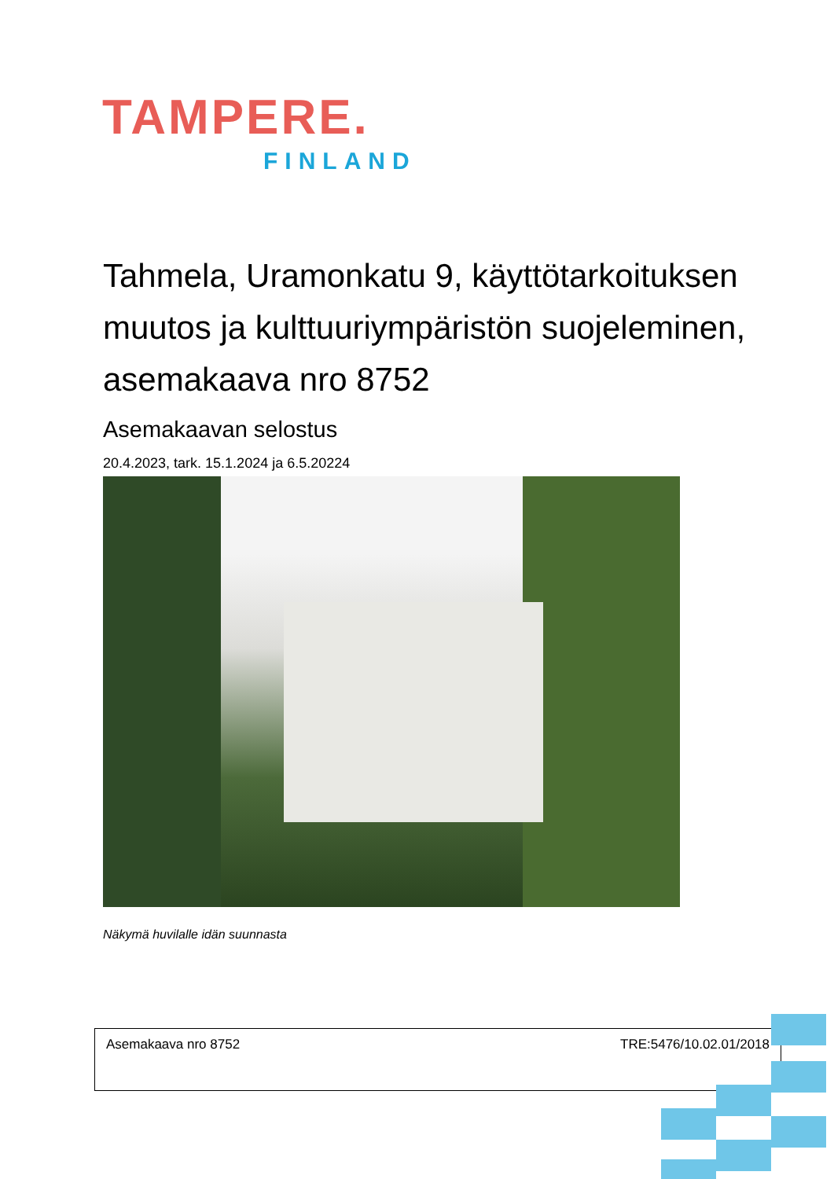TAMPERE.
FINLAND
Tahmela, Uramonkatu 9, käyttötarkoituksen muutos ja kulttuuriympäristön suojeleminen, asemakaava nro 8752
Asemakaavan selostus
20.4.2023, tark. 15.1.2024 ja 6.5.20224
Näkymä huvilalle idän suunnasta
Asemakaava nro 8752 TRE:5476/10.02.01/2018